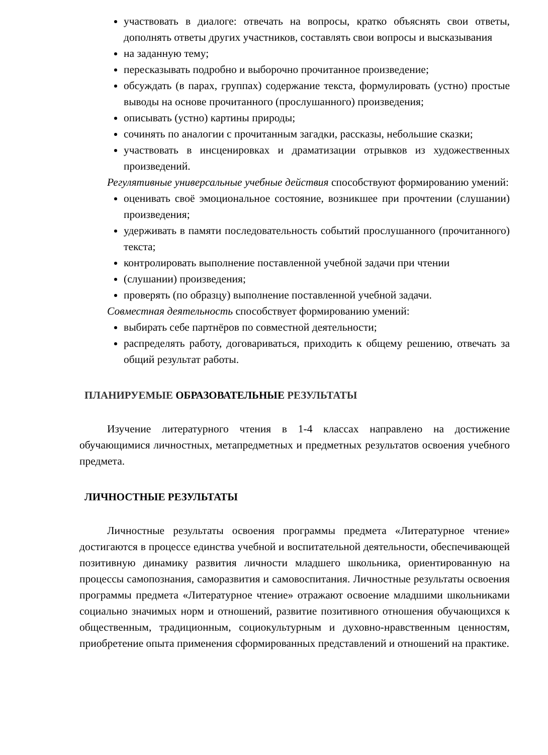участвовать в диалоге: отвечать на вопросы, кратко объяснять свои ответы, дополнять ответы других участников, составлять свои вопросы и высказывания
на заданную тему;
пересказывать подробно и выборочно прочитанное произведение;
обсуждать (в парах, группах) содержание текста, формулировать (устно) простые выводы на основе прочитанного (прослушанного) произведения;
описывать (устно) картины природы;
сочинять по аналогии с прочитанным загадки, рассказы, небольшие сказки;
участвовать в инсценировках и драматизации отрывков из художественных произведений.
Регулятивные универсальные учебные действия способствуют формированию умений:
оценивать своё эмоциональное состояние, возникшее при прочтении (слушании) произведения;
удерживать в памяти последовательность событий прослушанного (прочитанного) текста;
контролировать выполнение поставленной учебной задачи при чтении
(слушании) произведения;
проверять (по образцу) выполнение поставленной учебной задачи.
Совместная деятельность способствует формированию умений:
выбирать себе партнёров по совместной деятельности;
распределять работу, договариваться, приходить к общему решению, отвечать за общий результат работы.
ПЛАНИРУЕМЫЕ ОБРАЗОВАТЕЛЬНЫЕ РЕЗУЛЬТАТЫ
Изучение литературного чтения в 1-4 классах направлено на достижение обучающимися личностных, метапредметных и предметных результатов освоения учебного предмета.
ЛИЧНОСТНЫЕ РЕЗУЛЬТАТЫ
Личностные результаты освоения программы предмета «Литературное чтение» достигаются в процессе единства учебной и воспитательной деятельности, обеспечивающей позитивную динамику развития личности младшего школьника, ориентированную на процессы самопознания, саморазвития и самовоспитания. Личностные результаты освоения программы предмета «Литературное чтение» отражают освоение младшими школьниками социально значимых норм и отношений, развитие позитивного отношения обучающихся к общественным, традиционным, социокультурным и духовно-нравственным ценностям, приобретение опыта применения сформированных представлений и отношений на практике.